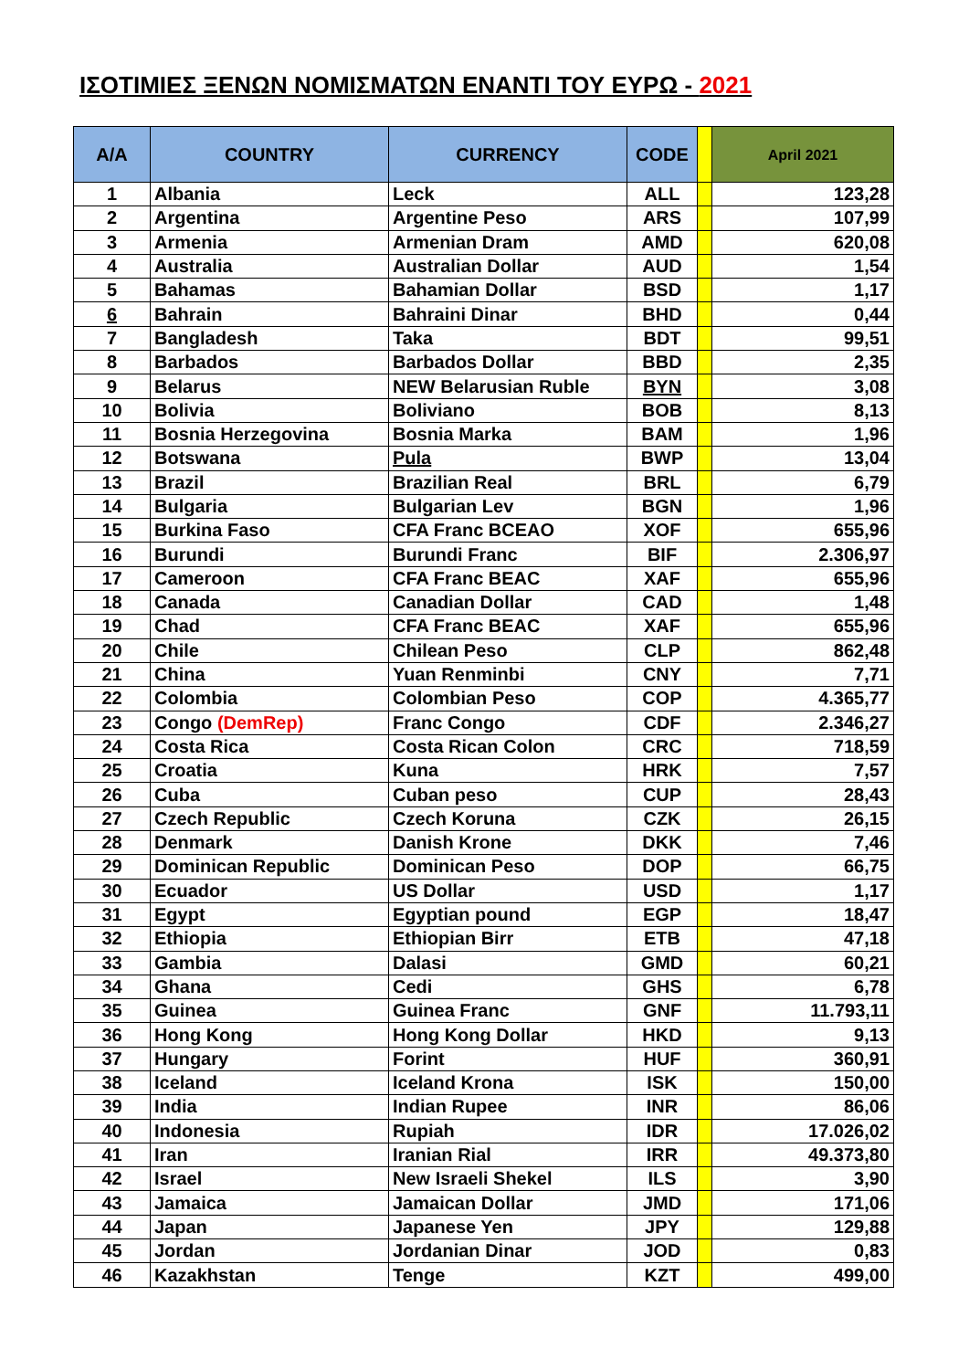ΙΣΟΤΙΜΙΕΣ ΞΕΝΩΝ ΝΟΜΙΣΜΑΤΩΝ ΕΝΑΝΤΙ ΤΟΥ ΕΥΡΩ - 2021
| A/A | COUNTRY | CURRENCY | CODE | | April 2021 |
| --- | --- | --- | --- | --- | --- |
| 1 | Albania | Leck | ALL | | 123,28 |
| 2 | Argentina | Argentine Peso | ARS | | 107,99 |
| 3 | Armenia | Armenian Dram | AMD | | 620,08 |
| 4 | Australia | Australian Dollar | AUD | | 1,54 |
| 5 | Bahamas | Bahamian Dollar | BSD | | 1,17 |
| 6 | Bahrain | Bahraini Dinar | BHD | | 0,44 |
| 7 | Bangladesh | Taka | BDT | | 99,51 |
| 8 | Barbados | Barbados Dollar | BBD | | 2,35 |
| 9 | Belarus | NEW Belarusian Ruble | BYN | | 3,08 |
| 10 | Bolivia | Boliviano | BOB | | 8,13 |
| 11 | Bosnia Herzegovina | Bosnia Marka | BAM | | 1,96 |
| 12 | Botswana | Pula | BWP | | 13,04 |
| 13 | Brazil | Brazilian Real | BRL | | 6,79 |
| 14 | Bulgaria | Bulgarian Lev | BGN | | 1,96 |
| 15 | Burkina Faso | CFA Franc BCEAO | XOF | | 655,96 |
| 16 | Burundi | Burundi Franc | BIF | | 2.306,97 |
| 17 | Cameroon | CFA Franc BEAC | XAF | | 655,96 |
| 18 | Canada | Canadian Dollar | CAD | | 1,48 |
| 19 | Chad | CFA Franc BEAC | XAF | | 655,96 |
| 20 | Chile | Chilean Peso | CLP | | 862,48 |
| 21 | China | Yuan Renminbi | CNY | | 7,71 |
| 22 | Colombia | Colombian Peso | COP | | 4.365,77 |
| 23 | Congo (DemRep) | Franc Congo | CDF | | 2.346,27 |
| 24 | Costa Rica | Costa Rican Colon | CRC | | 718,59 |
| 25 | Croatia | Kuna | HRK | | 7,57 |
| 26 | Cuba | Cuban peso | CUP | | 28,43 |
| 27 | Czech Republic | Czech Koruna | CZK | | 26,15 |
| 28 | Denmark | Danish Krone | DKK | | 7,46 |
| 29 | Dominican Republic | Dominican Peso | DOP | | 66,75 |
| 30 | Ecuador | US Dollar | USD | | 1,17 |
| 31 | Egypt | Egyptian pound | EGP | | 18,47 |
| 32 | Ethiopia | Ethiopian Birr | ETB | | 47,18 |
| 33 | Gambia | Dalasi | GMD | | 60,21 |
| 34 | Ghana | Cedi | GHS | | 6,78 |
| 35 | Guinea | Guinea Franc | GNF | | 11.793,11 |
| 36 | Hong Kong | Hong Kong Dollar | HKD | | 9,13 |
| 37 | Hungary | Forint | HUF | | 360,91 |
| 38 | Iceland | Iceland Krona | ISK | | 150,00 |
| 39 | India | Indian Rupee | INR | | 86,06 |
| 40 | Indonesia | Rupiah | IDR | | 17.026,02 |
| 41 | Iran | Iranian Rial | IRR | | 49.373,80 |
| 42 | Israel | New Israeli Shekel | ILS | | 3,90 |
| 43 | Jamaica | Jamaican Dollar | JMD | | 171,06 |
| 44 | Japan | Japanese Yen | JPY | | 129,88 |
| 45 | Jordan | Jordanian Dinar | JOD | | 0,83 |
| 46 | Kazakhstan | Tenge | KZT | | 499,00 |